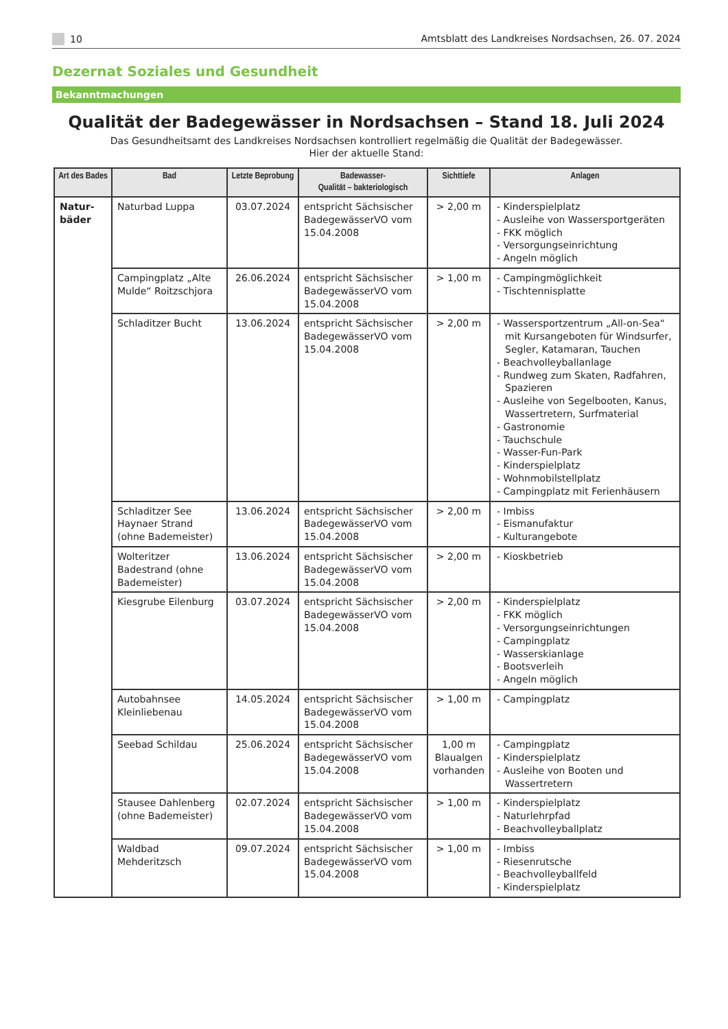10 Amtsblatt des Landkreises Nordsachsen, 26. 07. 2024
Dezernat Soziales und Gesundheit
Bekanntmachungen
Qualität der Badegewässer in Nordsachsen – Stand 18. Juli 2024
Das Gesundheitsamt des Landkreises Nordsachsen kontrolliert regelmäßig die Qualität der Badegewässer.
Hier der aktuelle Stand:
| Art des Bades | Bad | Letzte Beprobung | Badewasser- Qualität – bakteriologisch | Sichttiefe | Anlagen |
| --- | --- | --- | --- | --- | --- |
| Natur- bäder | Naturbad Luppa | 03.07.2024 | entspricht Sächsischer BadegewässerVO vom 15.04.2008 | > 2,00 m | - Kinderspielplatz - Ausleihe von Wassersportgeräten - FKK möglich - Versorgungseinrichtung - Angeln möglich |
| | Campingplatz „Alte Mulde“ Roitzschjora | 26.06.2024 | entspricht Sächsischer BadegewässerVO vom 15.04.2008 | > 1,00 m | - Campingmöglichkeit - Tischtennisplatte |
| | Schladitzer Bucht | 13.06.2024 | entspricht Sächsischer BadegewässerVO vom 15.04.2008 | > 2,00 m | - Wassersportzentrum „All-on-Sea“ mit Kursangeboten für Windsurfer, Segler, Katamaran, Tauchen - Beachvolleyballanlage - Rundweg zum Skaten, Radfahren, Spazieren - Ausleihe von Segelbooten, Kanus, Wassertretern, Surfmaterial - Gastronomie - Tauchschule - Wasser-Fun-Park - Kinderspielplatz - Wohnmobilstellplatz - Campingplatz mit Ferienhäusern |
| | Schladitzer See Haynaer Strand (ohne Bademeister) | 13.06.2024 | entspricht Sächsischer BadegewässerVO vom 15.04.2008 | > 2,00 m | - Imbiss - Eismanufaktur - Kulturangebote |
| | Wolteritzer Badestrand (ohne Bademeister) | 13.06.2024 | entspricht Sächsischer BadegewässerVO vom 15.04.2008 | > 2,00 m | - Kioskbetrieb |
| | Kiesgrube Eilenburg | 03.07.2024 | entspricht Sächsischer BadegewässerVO vom 15.04.2008 | > 2,00 m | - Kinderspielplatz - FKK möglich - Versorgungseinrichtungen - Campingplatz - Wasserskianlage - Bootsverleih - Angeln möglich |
| | Autobahnsee Kleinliebenau | 14.05.2024 | entspricht Sächsischer BadegewässerVO vom 15.04.2008 | > 1,00 m | - Campingplatz |
| | Seebad Schildau | 25.06.2024 | entspricht Sächsischer BadegewässerVO vom 15.04.2008 | 1,00 m Blaualgen vorhanden | - Campingplatz - Kinderspielplatz - Ausleihe von Booten und Wassertretern |
| | Stausee Dahlenberg (ohne Bademeister) | 02.07.2024 | entspricht Sächsischer BadegewässerVO vom 15.04.2008 | > 1,00 m | - Kinderspielplatz - Naturlehrpfad - Beachvolleyballplatz |
| | Waldbad Mehderitzsch | 09.07.2024 | entspricht Sächsischer BadegewässerVO vom 15.04.2008 | > 1,00 m | - Imbiss - Riesenrutsche - Beachvolleyballfeld - Kinderspielplatz |